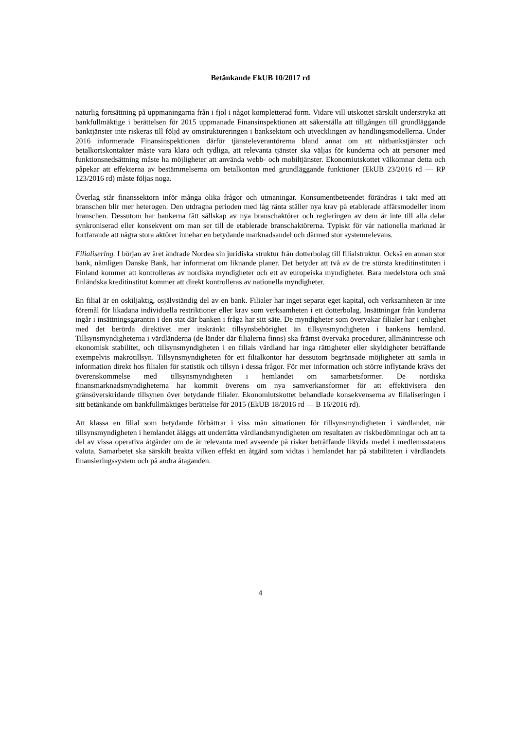Betänkande EkUB 10/2017 rd
naturlig fortsättning på uppmaningarna från i fjol i något kompletterad form. Vidare vill utskottet särskilt understryka att bankfullmäktige i berättelsen för 2015 uppmanade Finansinspektionen att säkerställa att tillgången till grundläggande banktjänster inte riskeras till följd av omstruktureringen i banksektorn och utvecklingen av handlingsmodellerna. Under 2016 informerade Finansinspektionen därför tjänsteleverantörerna bland annat om att nätbankstjänster och betalkortskontakter måste vara klara och tydliga, att relevanta tjänster ska väljas för kunderna och att personer med funktionsnedsättning måste ha möjligheter att använda webb- och mobiltjänster. Ekonomiutskottet välkomnar detta och påpekar att effekterna av bestämmelserna om betalkonton med grundläggande funktioner (EkUB 23/2016 rd — RP 123/2016 rd) måste följas noga.
Överlag står finanssektorn inför många olika frågor och utmaningar. Konsumentbeteendet förändras i takt med att branschen blir mer heterogen. Den utdragna perioden med låg ränta ställer nya krav på etablerade affärsmodeller inom branschen. Dessutom har bankerna fått sällskap av nya branschaktörer och regleringen av dem är inte till alla delar synkroniserad eller konsekvent om man ser till de etablerade branschaktörerna. Typiskt för vår nationella marknad är fortfarande att några stora aktörer innehar en betydande marknadsandel och därmed stor systemrelevans.
Filialisering. I början av året ändrade Nordea sin juridiska struktur från dotterbolag till filialstruktur. Också en annan stor bank, nämligen Danske Bank, har informerat om liknande planer. Det betyder att två av de tre största kreditinstituten i Finland kommer att kontrolleras av nordiska myndigheter och ett av europeiska myndigheter. Bara medelstora och små finländska kreditinstitut kommer att direkt kontrolleras av nationella myndigheter.
En filial är en oskiljaktig, osjälvständig del av en bank. Filialer har inget separat eget kapital, och verksamheten är inte föremål för likadana individuella restriktioner eller krav som verksamheten i ett dotterbolag. Insättningar från kunderna ingår i insättningsgarantin i den stat där banken i fråga har sitt säte. De myndigheter som övervakar filialer har i enlighet med det berörda direktivet mer inskränkt tillsynsbehörighet än tillsynsmyndigheten i bankens hemland. Tillsynsmyndigheterna i värdländerna (de länder där filialerna finns) ska främst övervaka procedurer, allmänintresse och ekonomisk stabilitet, och tillsynsmyndigheten i en filials värdland har inga rättigheter eller skyldigheter beträffande exempelvis makrotillsyn. Tillsynsmyndigheten för ett filialkontor har dessutom begränsade möjligheter att samla in information direkt hos filialen för statistik och tillsyn i dessa frågor. För mer information och större inflytande krävs det överenskommelse med tillsynsmyndigheten i hemlandet om samarbetsformer. De nordiska finansmarknadsmyndigheterna har kommit överens om nya samverkansformer för att effektivisera den gränsöverskridande tillsynen över betydande filialer. Ekonomiutskottet behandlade konsekvenserna av filialiseringen i sitt betänkande om bankfullmäktiges berättelse för 2015 (EkUB 18/2016 rd — B 16/2016 rd).
Att klassa en filial som betydande förbättrar i viss mån situationen för tillsynsmyndigheten i värdlandet, när tillsynsmyndigheten i hemlandet åläggs att underrätta värdlandsmyndigheten om resultaten av riskbedömningar och att ta del av vissa operativa åtgärder om de är relevanta med avseende på risker beträffande likvida medel i medlemsstatens valuta. Samarbetet ska särskilt beakta vilken effekt en åtgärd som vidtas i hemlandet har på stabiliteten i värdlandets finansieringssystem och på andra åtaganden.
4